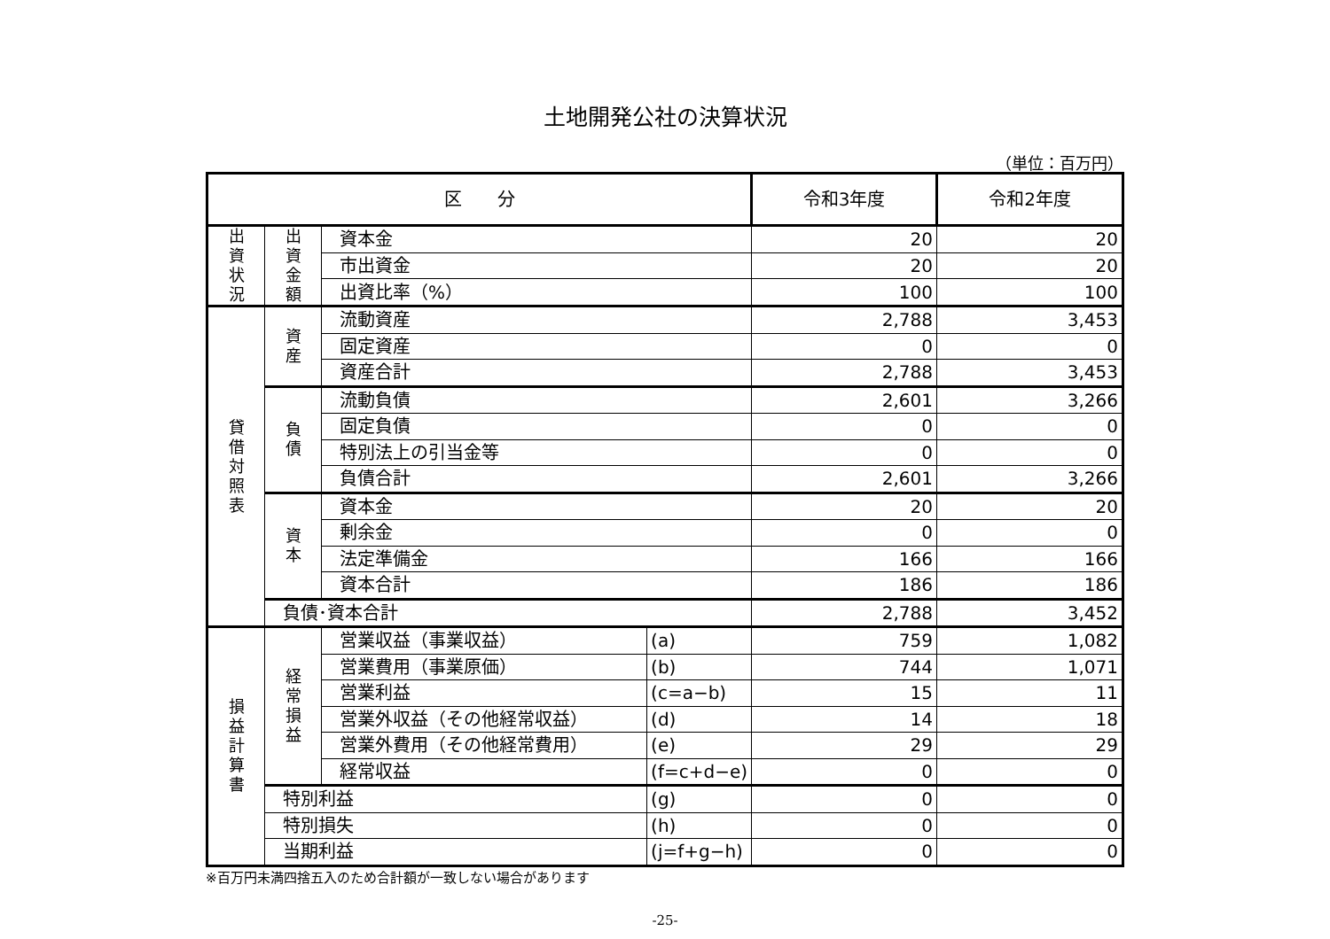土地開発公社の決算状況
（単位：百万円）
| 区 分 | | | | 令和3年度 | 令和2年度 |
| --- | --- | --- | --- | --- | --- |
| 出 資 状 況 | 出 資 金 額 | 資本金 | | 20 | 20 |
| | | 市出資金 | | 20 | 20 |
| | | 出資比率（%） | | 100 | 100 |
| 貸 借 対 照 表 | 資 産 | 流動資産 | | 2,788 | 3,453 |
| | | 固定資産 | | 0 | 0 |
| | | 資産合計 | | 2,788 | 3,453 |
| | 負 債 | 流動負債 | | 2,601 | 3,266 |
| | | 固定負債 | | 0 | 0 |
| | | 特別法上の引当金等 | | 0 | 0 |
| | | 負債合計 | | 2,601 | 3,266 |
| | 資 本 | 資本金 | | 20 | 20 |
| | | 剰余金 | | 0 | 0 |
| | | 法定準備金 | | 166 | 166 |
| | | 資本合計 | | 186 | 186 |
| | 負債･資本合計 | | | 2,788 | 3,452 |
| 損 益 計 算 書 | 経 常 損 益 | 営業収益（事業収益） | (a) | 759 | 1,082 |
| | | 営業費用（事業原価） | (b) | 744 | 1,071 |
| | | 営業利益 | (c=a−b) | 15 | 11 |
| | | 営業外収益（その他経常収益） | (d) | 14 | 18 |
| | | 営業外費用（その他経常費用） | (e) | 29 | 29 |
| | | 経常収益 | (f=c+d−e) | 0 | 0 |
| | 特別利益 | | (g) | 0 | 0 |
| | 特別損失 | | (h) | 0 | 0 |
| | 当期利益 | | (j=f+g−h) | 0 | 0 |
※百万円未満四捨五入のため合計額が一致しない場合があります
-25-